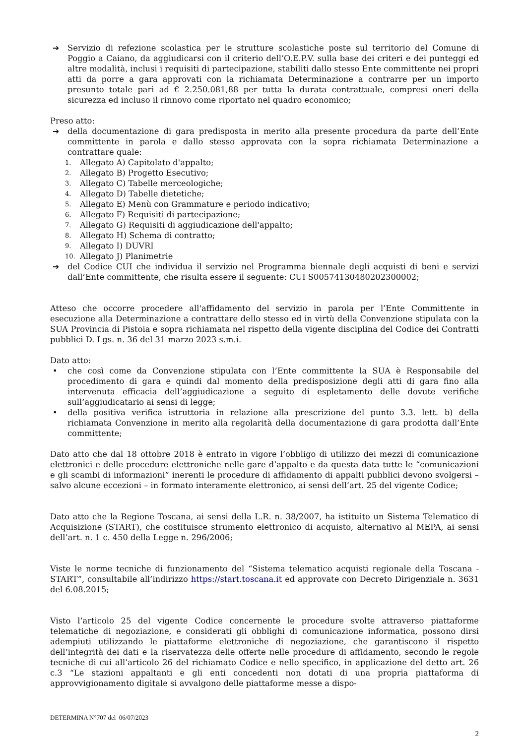➔ Servizio di refezione scolastica per le strutture scolastiche poste sul territorio del Comune di Poggio a Caiano, da aggiudicarsi con il criterio dell’O.E.P.V. sulla base dei criteri e dei punteggi ed altre modalità, inclusi i requisiti di partecipazione, stabiliti dallo stesso Ente committente nei propri atti da porre a gara approvati con la richiamata Determinazione a contrarre per un importo presunto totale pari ad € 2.250.081,88 per tutta la durata contrattuale, compresi oneri della sicurezza ed incluso il rinnovo come riportato nel quadro economico;
Preso atto:
➔ della documentazione di gara predisposta in merito alla presente procedura da parte dell’Ente committente in parola e dallo stesso approvata con la sopra richiamata Determinazione a contrattare quale:
1. Allegato A) Capitolato d'appalto;
2. Allegato B) Progetto Esecutivo;
3. Allegato C) Tabelle merceologiche;
4. Allegato D) Tabelle dietetiche;
5. Allegato E) Menù con Grammature e periodo indicativo;
6. Allegato F) Requisiti di partecipazione;
7. Allegato G) Requisiti di aggiudicazione dell'appalto;
8. Allegato H) Schema di contratto;
9. Allegato I) DUVRI
10. Allegato J) Planimetrie
➔ del Codice CUI che individua il servizio nel Programma biennale degli acquisti di beni e servizi dall’Ente committente, che risulta essere il seguente: CUI S00574130480202300002;
Atteso che occorre procedere all'affidamento del servizio in parola per l’Ente Committente in esecuzione alla Determinazione a contrattare dello stesso ed in virtù della Convenzione stipulata con la SUA Provincia di Pistoia e sopra richiamata nel rispetto della vigente disciplina del Codice dei Contratti pubblici D. Lgs. n. 36 del 31 marzo 2023 s.m.i.
Dato atto:
• che così come da Convenzione stipulata con l’Ente committente la SUA è Responsabile del procedimento di gara e quindi dal momento della predisposizione degli atti di gara fino alla intervenuta efficacia dell’aggiudicazione a seguito di espletamento delle dovute verifiche sull’aggiudicatario ai sensi di legge;
• della positiva verifica istruttoria in relazione alla prescrizione del punto 3.3. lett. b) della richiamata Convenzione in merito alla regolarità della documentazione di gara prodotta dall’Ente committente;
Dato atto che dal 18 ottobre 2018 è entrato in vigore l’obbligo di utilizzo dei mezzi di comunicazione elettronici e delle procedure elettroniche nelle gare d’appalto e da questa data tutte le “comunicazioni e gli scambi di informazioni” inerenti le procedure di affidamento di appalti pubblici devono svolgersi – salvo alcune eccezioni – in formato interamente elettronico, ai sensi dell’art. 25 del vigente Codice;
Dato atto che la Regione Toscana, ai sensi della L.R. n. 38/2007, ha istituito un Sistema Telematico di Acquisizione (START), che costituisce strumento elettronico di acquisto, alternativo al MEPA, ai sensi dell’art. n. 1 c. 450 della Legge n. 296/2006;
Viste le norme tecniche di funzionamento del “Sistema telematico acquisti regionale della Toscana - START”, consultabile all’indirizzo https://start.toscana.it ed approvate con Decreto Dirigenziale n. 3631 del 6.08.2015;
Visto l’articolo 25 del vigente Codice concernente le procedure svolte attraverso piattaforme telematiche di negoziazione, e considerati gli obblighi di comunicazione informatica, possono dirsi adempiuti utilizzando le piattaforme elettroniche di negoziazione, che garantiscono il rispetto dell’integrità dei dati e la riservatezza delle offerte nelle procedure di affidamento, secondo le regole tecniche di cui all’articolo 26 del richiamato Codice e nello specifico, in applicazione del detto art. 26 c.3 “Le stazioni appaltanti e gli enti concedenti non dotati di una propria piattaforma di approvvigionamento digitale si avvalgono delle piattaforme messe a dispo-
DETERMINA N°707 del 06/07/2023
2